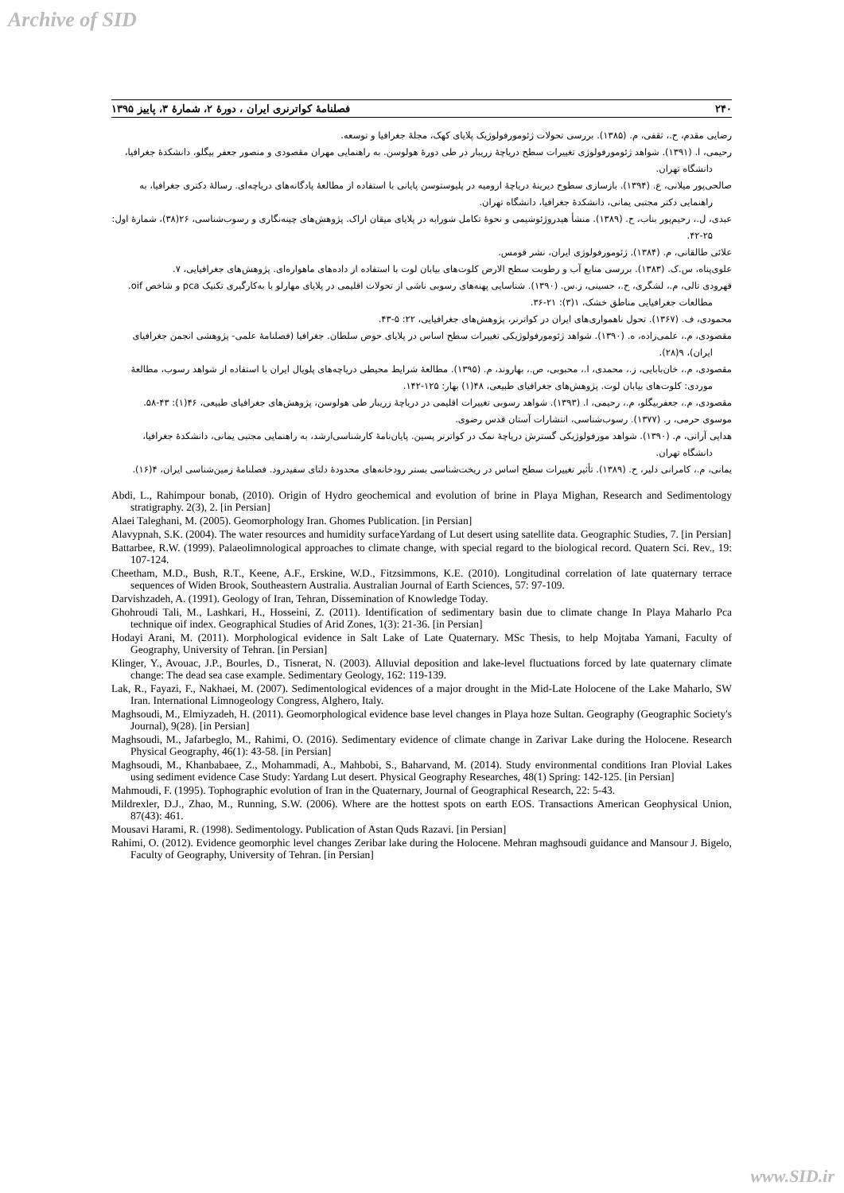Archive of SID
۲۴۰ فصلنامهٔ کواترنری ایران ، دورهٔ ۲، شمارهٔ ۳، پاییز ۱۳۹۵
رضایی مقدم، ح.، ثقفی، م. (۱۳۸۵). بررسی تحولات ژئومورفولوژیک پلایای کهک، مجلهٔ جغرافیا و توسعه.
رحیمی، ا. (۱۳۹۱). شواهد ژئومورفولوژی تغییرات سطح دریاچهٔ زریبار در طی دورهٔ هولوسن. به راهنمایی مهران مقصودی و منصور جعفر بیگلو، دانشکدهٔ جغرافیا، دانشگاه تهران.
صالحی‌پور میلانی، ع. (۱۳۹۴). بازسازی سطوح دیرینهٔ دریاچهٔ ارومیه در پلیوستوسن پایانی با استفاده از مطالعهٔ پادگانه‌های دریاچه‌ای. رسالهٔ دکتری جغرافیا، به راهنمایی دکتر مجتبی یمانی، دانشکدهٔ جغرافیا، دانشگاه تهران.
عبدی، ل.، رحیم‌پور بناب، ح. (۱۳۸۹). منشأ هیدروژئوشیمی و نحوهٔ تکامل شورابه در پلایای میقان اراک. پژوهش‌های چینه‌نگاری و رسوب‌شناسی، ۲۶(۳۸)، شمارهٔ اول: ۲۵-۴۲.
علائی طالقانی، م. (۱۳۸۴). ژئومورفولوژی ایران، نشر قومس.
علوی‌پناه، س.ک. (۱۳۸۳). بررسی منابع آب و رطوبت سطح الارض کلوت‌های بیابان لوت با استفاده از داده‌های ماهواره‌ای. پژوهش‌های جغرافیایی، ۷.
قهرودی تالی، م.، لشگری، ح.، حسینی، ز.س. (۱۳۹۰). شناسایی پهنه‌های رسوبی ناشی از تحولات اقلیمی در پلایای مهارلو با به‌کارگیری تکنیک pca و شاخص oif. مطالعات جغرافیایی مناطق خشک، ۱(۳): ۲۱-۳۶.
محمودی، ف. (۱۳۶۷). تحول ناهمواری‌های ایران در کواترنر، پژوهش‌های جغرافیایی، ۲۲: ۵-۴۳.
مقصودی، م.، علمی‌زاده، ه. (۱۳۹۰). شواهد ژئومورفولوژیکی تغییرات سطح اساس در پلایای حوض سلطان. جغرافیا (فصلنامهٔ علمی- پژوهشی انجمن جغرافیای ایران)، ۹(۲۸).
مقصودی، م.، خان‌بابایی، ز.، محمدی، ا.، محبوبی، ص.، بهاروند، م. (۱۳۹۵). مطالعهٔ شرایط محیطی دریاچه‌های پلویال ایران با استفاده از شواهد رسوب، مطالعهٔ موردی: کلوت‌های بیابان لوت. پژوهش‌های جغرافیای طبیعی، ۴۸(۱) بهار: ۱۲۵-۱۴۲.
مقصودی، م.، جعفربیگلو، م.، رحیمی، ا. (۱۳۹۳). شواهد رسوبی تغییرات اقلیمی در دریاچهٔ زریبار طی هولوسن، پژوهش‌های جغرافیای طبیعی، ۴۶(۱): ۴۳-۵۸.
موسوی حرمی، ر. (۱۳۷۷). رسوب‌شناسی، انتشارات آستان قدس رضوی.
هدایی آرانی، م. (۱۳۹۰). شواهد مورفولوژیکی گسترش دریاچهٔ نمک در کواترنر پسین. پایان‌نامهٔ کارشناسی‌ارشد، به راهنمایی مجتبی یمانی، دانشکدهٔ جغرافیا، دانشگاه تهران.
یمانی، م.، کامرانی دلیر، ح. (۱۳۸۹). تأثیر تغییرات سطح اساس در ریخت‌شناسی بستر رودخانه‌های محدودهٔ دلتای سفیدرود. فصلنامهٔ زمین‌شناسی ایران، ۴(۱۶).
Abdi, L., Rahimpour bonab, (2010). Origin of Hydro geochemical and evolution of brine in Playa Mighan, Research and Sedimentology stratigraphy. 2(3), 2. [in Persian]
Alaei Taleghani, M. (2005). Geomorphology Iran. Ghomes Publication. [in Persian]
Alavypnah, S.K. (2004). The water resources and humidity surfaceYardang of Lut desert using satellite data. Geographic Studies, 7. [in Persian]
Battarbee, R.W. (1999). Palaeolimnological approaches to climate change, with special regard to the biological record. Quatern Sci. Rev., 19: 107-124.
Cheetham, M.D., Bush, R.T., Keene, A.F., Erskine, W.D., Fitzsimmons, K.E. (2010). Longitudinal correlation of late quaternary terrace sequences of Widen Brook, Southeastern Australia. Australian Journal of Earth Sciences, 57: 97-109.
Darvishzadeh, A. (1991). Geology of Iran, Tehran, Dissemination of Knowledge Today.
Ghohroudi Tali, M., Lashkari, H., Hosseini, Z. (2011). Identification of sedimentary basin due to climate change In Playa Maharlo Pca technique oif index. Geographical Studies of Arid Zones, 1(3): 21-36. [in Persian]
Hodayi Arani, M. (2011). Morphological evidence in Salt Lake of Late Quaternary. MSc Thesis, to help Mojtaba Yamani, Faculty of Geography, University of Tehran. [in Persian]
Klinger, Y., Avouac, J.P., Bourles, D., Tisnerat, N. (2003). Alluvial deposition and lake-level fluctuations forced by late quaternary climate change: The dead sea case example. Sedimentary Geology, 162: 119-139.
Lak, R., Fayazi, F., Nakhaei, M. (2007). Sedimentological evidences of a major drought in the Mid-Late Holocene of the Lake Maharlo, SW Iran. International Limnogeology Congress, Alghero, Italy.
Maghsoudi, M., Elmiyzadeh, H. (2011). Geomorphological evidence base level changes in Playa hoze Sultan. Geography (Geographic Society's Journal), 9(28). [in Persian]
Maghsoudi, M., Jafarbeglo, M., Rahimi, O. (2016). Sedimentary evidence of climate change in Zarivar Lake during the Holocene. Research Physical Geography, 46(1): 43-58. [in Persian]
Maghsoudi, M., Khanbabaee, Z., Mohammadi, A., Mahbobi, S., Baharvand, M. (2014). Study environmental conditions Iran Plovial Lakes using sediment evidence Case Study: Yardang Lut desert. Physical Geography Researches, 48(1) Spring: 142-125. [in Persian]
Mahmoudi, F. (1995). Tophographic evolution of Iran in the Quaternary, Journal of Geographical Research, 22: 5-43.
Mildrexler, D.J., Zhao, M., Running, S.W. (2006). Where are the hottest spots on earth EOS. Transactions American Geophysical Union, 87(43): 461.
Mousavi Harami, R. (1998). Sedimentology. Publication of Astan Quds Razavi. [in Persian]
Rahimi, O. (2012). Evidence geomorphic level changes Zeribar lake during the Holocene. Mehran maghsoudi guidance and Mansour J. Bigelo, Faculty of Geography, University of Tehran. [in Persian]
www.SID.ir